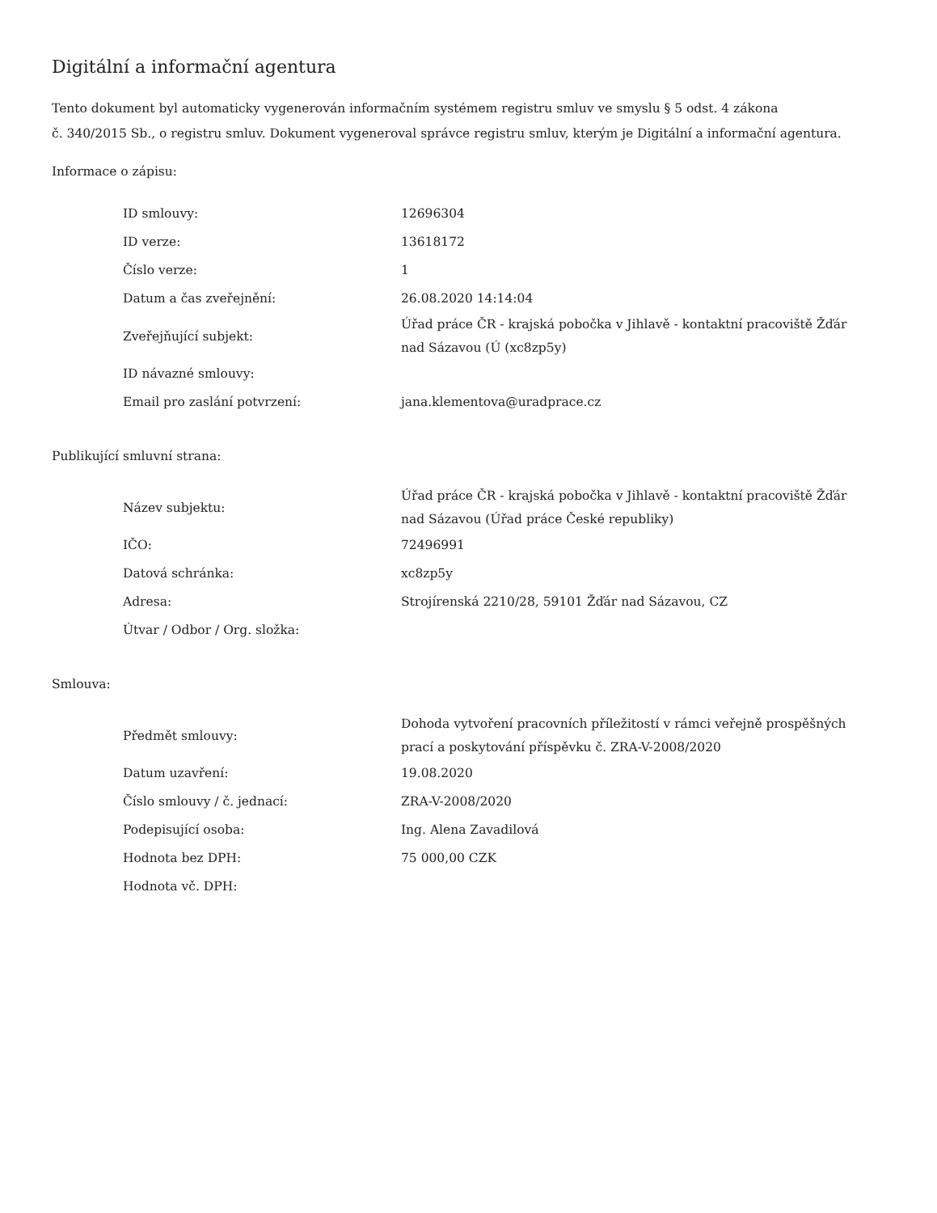Digitální a informační agentura
Tento dokument byl automaticky vygenerován informačním systémem registru smluv ve smyslu § 5 odst. 4 zákona
č. 340/2015 Sb., o registru smluv. Dokument vygeneroval správce registru smluv, kterým je Digitální a informační agentura.
Informace o zápisu:
| ID smlouvy: | 12696304 |
| ID verze: | 13618172 |
| Číslo verze: | 1 |
| Datum a čas zveřejnění: | 26.08.2020 14:14:04 |
| Zveřejňující subjekt: | Úřad práce ČR - krajská pobočka v Jihlavě - kontaktní pracoviště Žďár nad Sázavou (Ú (xc8zp5y) |
| ID návazné smlouvy: | |
| Email pro zaslání potvrzení: | jana.klementova@uradprace.cz |
Publikující smluvní strana:
| Název subjektu: | Úřad práce ČR - krajská pobočka v Jihlavě - kontaktní pracoviště Žďár nad Sázavou (Úřad práce České republiky) |
| IČO: | 72496991 |
| Datová schránka: | xc8zp5y |
| Adresa: | Strojírenská 2210/28, 59101 Žďár nad Sázavou, CZ |
| Útvar / Odbor / Org. složka: | |
Smlouva:
| Předmět smlouvy: | Dohoda vytvoření pracovních příležitostí v rámci veřejně prospěšných prací a poskytování příspěvku č. ZRA-V-2008/2020 |
| Datum uzavření: | 19.08.2020 |
| Číslo smlouvy / č. jednací: | ZRA-V-2008/2020 |
| Podepisující osoba: | Ing. Alena Zavadilová |
| Hodnota bez DPH: | 75 000,00 CZK |
| Hodnota vč. DPH: | |